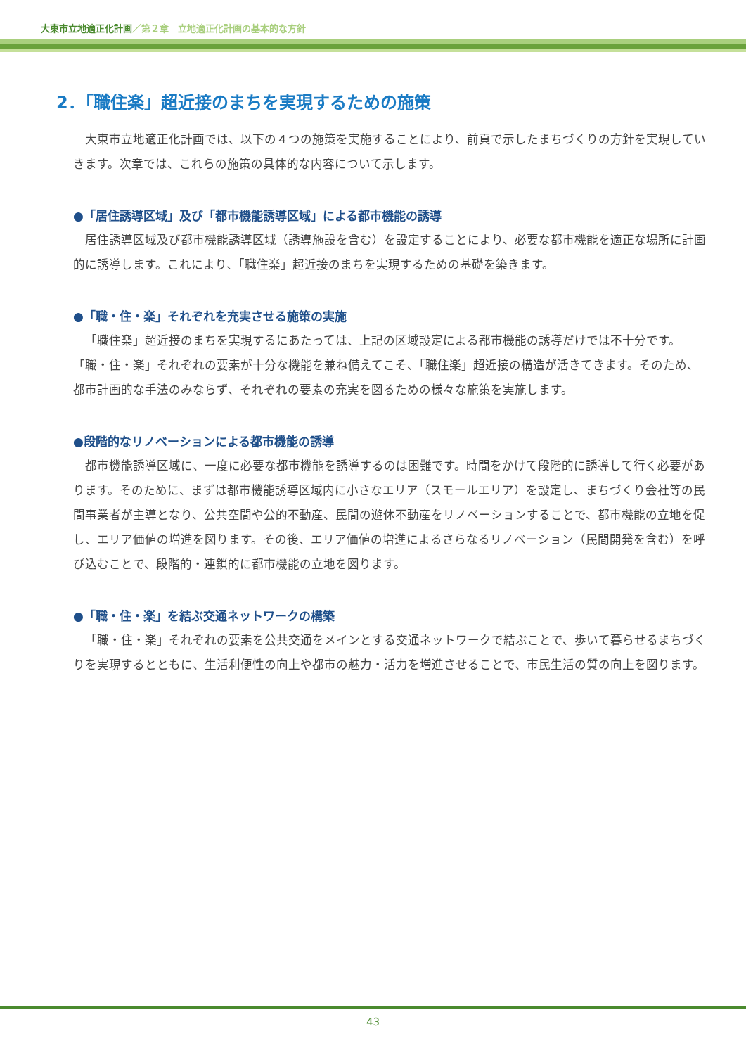大東市立地適正化計画／第２章　立地適正化計画の基本的な方針
2．「職住楽」超近接のまちを実現するための施策
大東市立地適正化計画では、以下の４つの施策を実施することにより、前頁で示したまちづくりの方針を実現していきます。次章では、これらの施策の具体的な内容について示します。
●「居住誘導区域」及び「都市機能誘導区域」による都市機能の誘導
居住誘導区域及び都市機能誘導区域（誘導施設を含む）を設定することにより、必要な都市機能を適正な場所に計画的に誘導します。これにより、「職住楽」超近接のまちを実現するための基礎を築きます。
●「職・住・楽」それぞれを充実させる施策の実施
「職住楽」超近接のまちを実現するにあたっては、上記の区域設定による都市機能の誘導だけでは不十分です。「職・住・楽」それぞれの要素が十分な機能を兼ね備えてこそ、「職住楽」超近接の構造が活きてきます。そのため、都市計画的な手法のみならず、それぞれの要素の充実を図るための様々な施策を実施します。
●段階的なリノベーションによる都市機能の誘導
都市機能誘導区域に、一度に必要な都市機能を誘導するのは困難です。時間をかけて段階的に誘導して行く必要があります。そのために、まずは都市機能誘導区域内に小さなエリア（スモールエリア）を設定し、まちづくり会社等の民間事業者が主導となり、公共空間や公的不動産、民間の遊休不動産をリノベーションすることで、都市機能の立地を促し、エリア価値の増進を図ります。その後、エリア価値の増進によるさらなるリノベーション（民間開発を含む）を呼び込むことで、段階的・連鎖的に都市機能の立地を図ります。
●「職・住・楽」を結ぶ交通ネットワークの構築
「職・住・楽」それぞれの要素を公共交通をメインとする交通ネットワークで結ぶことで、歩いて暮らせるまちづくりを実現するとともに、生活利便性の向上や都市の魅力・活力を増進させることで、市民生活の質の向上を図ります。
43